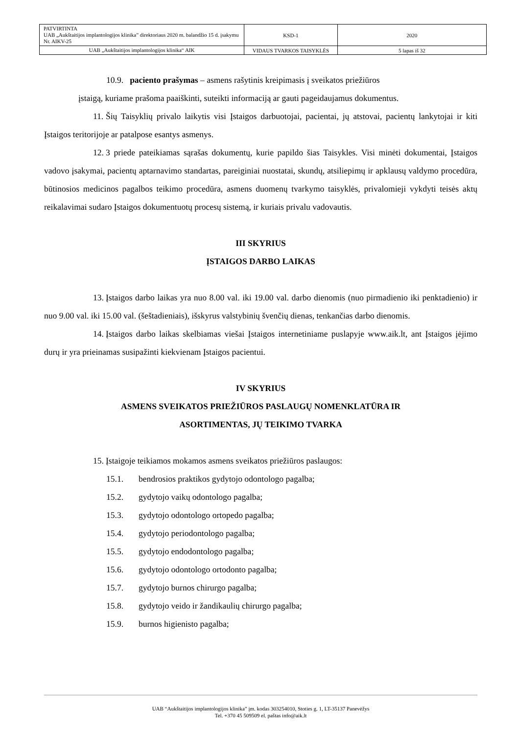| PATVIRTINTA UAB „Aukštaitijos implantologijos klinika” direktoriaus 2020 m. balandžio 15 d. įsakymu Nr. AIKV-25 | KSD-1 | 2020 |
| UAB „Aukštaitijos implantologijos klinika“ AIK | VIDAUS TVARKOS TAISYKLĖS | 5 lapas iš 32 |
10.9. paciento prašymas – asmens rašytinis kreipimasis į sveikatos priežiūros
įstaigą, kuriame prašoma paaiškinti, suteikti informaciją ar gauti pageidaujamus dokumentus.
11. Šių Taisyklių privalo laikytis visi Įstaigos darbuotojai, pacientai, jų atstovai, pacientų lankytojai ir kiti Įstaigos teritorijoje ar patalpose esantys asmenys.
12. 3 priede pateikiamas sąrašas dokumentų, kurie papildo šias Taisykles. Visi minėti dokumentai, Įstaigos vadovo įsakymai, pacientų aptarnavimo standartas, pareiginiai nuostatai, skundų, atsiliepimų ir apklausų valdymo procedūra, būtinosios medicinos pagalbos teikimo procedūra, asmens duomenų tvarkymo taisyklės, privalomieji vykdyti teisės aktų reikalavimai sudaro Įstaigos dokumentuotų procesų sistemą, ir kuriais privalu vadovautis.
III SKYRIUS
ĮSTAIGOS DARBO LAIKAS
13. Įstaigos darbo laikas yra nuo 8.00 val. iki 19.00 val. darbo dienomis (nuo pirmadienio iki penktadienio) ir nuo 9.00 val. iki 15.00 val. (šeštadieniais), išskyrus valstybinių švenčių dienas, tenkančias darbo dienomis.
14. Įstaigos darbo laikas skelbiamas viešai Įstaigos internetiniame puslapyje www.aik.lt, ant Įstaigos įėjimo durų ir yra prieinamas susipažinti kiekvienam Įstaigos pacientui.
IV SKYRIUS
ASMENS SVEIKATOS PRIEŽIŪROS PASLAUGŲ NOMENKLATŪRA IR
ASORTIMENTAS, JŲ TEIKIMO TVARKA
15. Įstaigoje teikiamos mokamos asmens sveikatos priežiūros paslaugos:
15.1. bendrosios praktikos gydytojo odontologo pagalba;
15.2. gydytojo vaikų odontologo pagalba;
15.3. gydytojo odontologo ortopedo pagalba;
15.4. gydytojo periodontologo pagalba;
15.5. gydytojo endodontologo pagalba;
15.6. gydytojo odontologo ortodonto pagalba;
15.7. gydytojo burnos chirurgo pagalba;
15.8. gydytojo veido ir žandikaulių chirurgo pagalba;
15.9. burnos higienisto pagalba;
UAB “Aukštaitijos implantologijos klinika” įm. kodas 303254010, Stoties g. 1, LT-35137 Panevėžys
Tel. +370 45 509509 el. paštas info@aik.lt